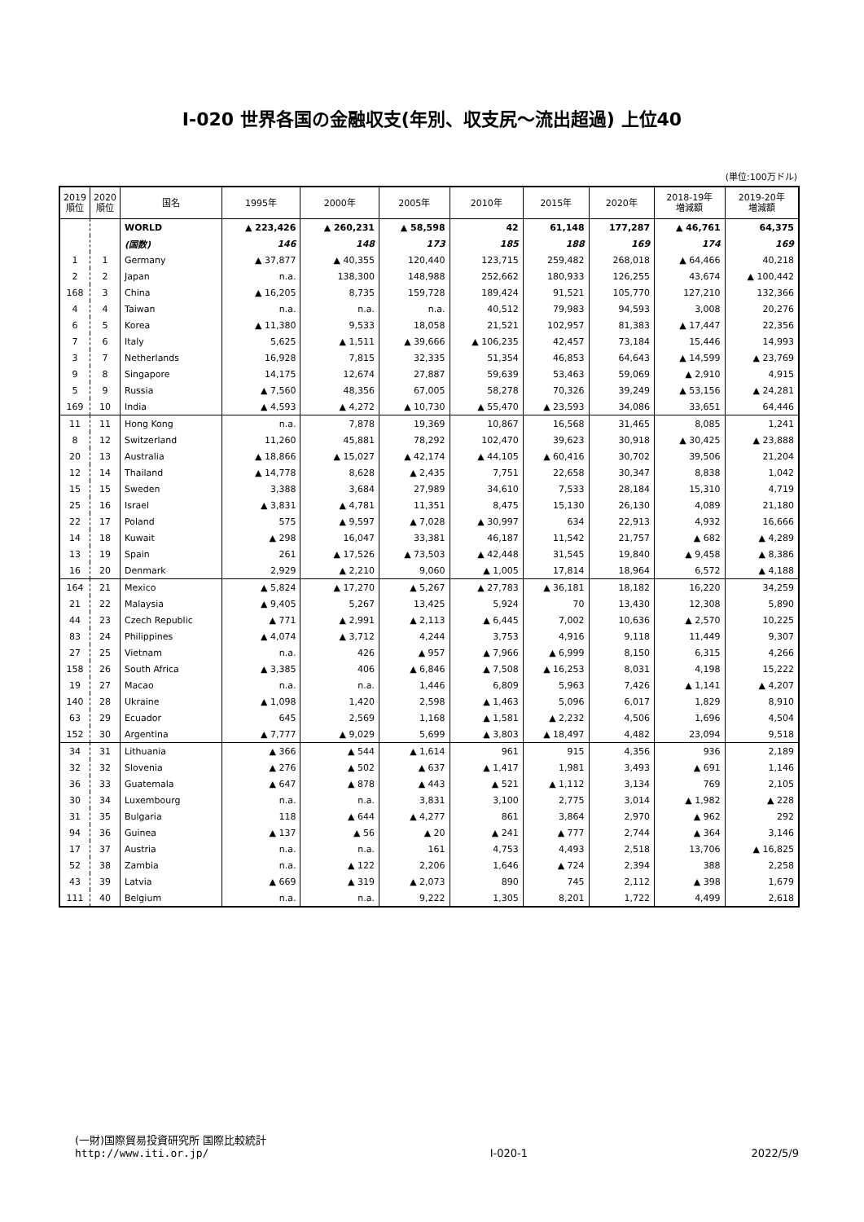Ⅰ-020 世界各国の金融収支(年別、収支尻～流出超過) 上位40
(単位:100万ドル)
| 2019 順位 | 2020 順位 | 国名 | 1995年 | 2000年 | 2005年 | 2010年 | 2015年 | 2020年 | 2018-19年 増減額 | 2019-20年 増減額 |
| --- | --- | --- | --- | --- | --- | --- | --- | --- | --- | --- |
| | | WORLD | ▲ 223,426 | ▲ 260,231 | ▲ 58,598 | 42 | 61,148 | 177,287 | ▲ 46,761 | 64,375 |
| | | (国数) | 146 | 148 | 173 | 185 | 188 | 169 | 174 | 169 |
| 1 | 1 | Germany | ▲ 37,877 | ▲ 40,355 | 120,440 | 123,715 | 259,482 | 268,018 | ▲ 64,466 | 40,218 |
| 2 | 2 | Japan | n.a. | 138,300 | 148,988 | 252,662 | 180,933 | 126,255 | 43,674 | ▲ 100,442 |
| 168 | 3 | China | ▲ 16,205 | 8,735 | 159,728 | 189,424 | 91,521 | 105,770 | 127,210 | 132,366 |
| 4 | 4 | Taiwan | n.a. | n.a. | n.a. | 40,512 | 79,983 | 94,593 | 3,008 | 20,276 |
| 6 | 5 | Korea | ▲ 11,380 | 9,533 | 18,058 | 21,521 | 102,957 | 81,383 | ▲ 17,447 | 22,356 |
| 7 | 6 | Italy | 5,625 | ▲ 1,511 | ▲ 39,666 | ▲ 106,235 | 42,457 | 73,184 | 15,446 | 14,993 |
| 3 | 7 | Netherlands | 16,928 | 7,815 | 32,335 | 51,354 | 46,853 | 64,643 | ▲ 14,599 | ▲ 23,769 |
| 9 | 8 | Singapore | 14,175 | 12,674 | 27,887 | 59,639 | 53,463 | 59,069 | ▲ 2,910 | 4,915 |
| 5 | 9 | Russia | ▲ 7,560 | 48,356 | 67,005 | 58,278 | 70,326 | 39,249 | ▲ 53,156 | ▲ 24,281 |
| 169 | 10 | India | ▲ 4,593 | ▲ 4,272 | ▲ 10,730 | ▲ 55,470 | ▲ 23,593 | 34,086 | 33,651 | 64,446 |
| 11 | 11 | Hong Kong | n.a. | 7,878 | 19,369 | 10,867 | 16,568 | 31,465 | 8,085 | 1,241 |
| 8 | 12 | Switzerland | 11,260 | 45,881 | 78,292 | 102,470 | 39,623 | 30,918 | ▲ 30,425 | ▲ 23,888 |
| 20 | 13 | Australia | ▲ 18,866 | ▲ 15,027 | ▲ 42,174 | ▲ 44,105 | ▲ 60,416 | 30,702 | 39,506 | 21,204 |
| 12 | 14 | Thailand | ▲ 14,778 | 8,628 | ▲ 2,435 | 7,751 | 22,658 | 30,347 | 8,838 | 1,042 |
| 15 | 15 | Sweden | 3,388 | 3,684 | 27,989 | 34,610 | 7,533 | 28,184 | 15,310 | 4,719 |
| 25 | 16 | Israel | ▲ 3,831 | ▲ 4,781 | 11,351 | 8,475 | 15,130 | 26,130 | 4,089 | 21,180 |
| 22 | 17 | Poland | 575 | ▲ 9,597 | ▲ 7,028 | ▲ 30,997 | 634 | 22,913 | 4,932 | 16,666 |
| 14 | 18 | Kuwait | ▲ 298 | 16,047 | 33,381 | 46,187 | 11,542 | 21,757 | ▲ 682 | ▲ 4,289 |
| 13 | 19 | Spain | 261 | ▲ 17,526 | ▲ 73,503 | ▲ 42,448 | 31,545 | 19,840 | ▲ 9,458 | ▲ 8,386 |
| 16 | 20 | Denmark | 2,929 | ▲ 2,210 | 9,060 | ▲ 1,005 | 17,814 | 18,964 | 6,572 | ▲ 4,188 |
| 164 | 21 | Mexico | ▲ 5,824 | ▲ 17,270 | ▲ 5,267 | ▲ 27,783 | ▲ 36,181 | 18,182 | 16,220 | 34,259 |
| 21 | 22 | Malaysia | ▲ 9,405 | 5,267 | 13,425 | 5,924 | 70 | 13,430 | 12,308 | 5,890 |
| 44 | 23 | Czech Republic | ▲ 771 | ▲ 2,991 | ▲ 2,113 | ▲ 6,445 | 7,002 | 10,636 | ▲ 2,570 | 10,225 |
| 83 | 24 | Philippines | ▲ 4,074 | ▲ 3,712 | 4,244 | 3,753 | 4,916 | 9,118 | 11,449 | 9,307 |
| 27 | 25 | Vietnam | n.a. | 426 | ▲ 957 | ▲ 7,966 | ▲ 6,999 | 8,150 | 6,315 | 4,266 |
| 158 | 26 | South Africa | ▲ 3,385 | 406 | ▲ 6,846 | ▲ 7,508 | ▲ 16,253 | 8,031 | 4,198 | 15,222 |
| 19 | 27 | Macao | n.a. | n.a. | 1,446 | 6,809 | 5,963 | 7,426 | ▲ 1,141 | ▲ 4,207 |
| 140 | 28 | Ukraine | ▲ 1,098 | 1,420 | 2,598 | ▲ 1,463 | 5,096 | 6,017 | 1,829 | 8,910 |
| 63 | 29 | Ecuador | 645 | 2,569 | 1,168 | ▲ 1,581 | ▲ 2,232 | 4,506 | 1,696 | 4,504 |
| 152 | 30 | Argentina | ▲ 7,777 | ▲ 9,029 | 5,699 | ▲ 3,803 | ▲ 18,497 | 4,482 | 23,094 | 9,518 |
| 34 | 31 | Lithuania | ▲ 366 | ▲ 544 | ▲ 1,614 | 961 | 915 | 4,356 | 936 | 2,189 |
| 32 | 32 | Slovenia | ▲ 276 | ▲ 502 | ▲ 637 | ▲ 1,417 | 1,981 | 3,493 | ▲ 691 | 1,146 |
| 36 | 33 | Guatemala | ▲ 647 | ▲ 878 | ▲ 443 | ▲ 521 | ▲ 1,112 | 3,134 | 769 | 2,105 |
| 30 | 34 | Luxembourg | n.a. | n.a. | 3,831 | 3,100 | 2,775 | 3,014 | ▲ 1,982 | ▲ 228 |
| 31 | 35 | Bulgaria | 118 | ▲ 644 | ▲ 4,277 | 861 | 3,864 | 2,970 | ▲ 962 | 292 |
| 94 | 36 | Guinea | ▲ 137 | ▲ 56 | ▲ 20 | ▲ 241 | ▲ 777 | 2,744 | ▲ 364 | 3,146 |
| 17 | 37 | Austria | n.a. | n.a. | 161 | 4,753 | 4,493 | 2,518 | 13,706 | ▲ 16,825 |
| 52 | 38 | Zambia | n.a. | ▲ 122 | 2,206 | 1,646 | ▲ 724 | 2,394 | 388 | 2,258 |
| 43 | 39 | Latvia | ▲ 669 | ▲ 319 | ▲ 2,073 | 890 | 745 | 2,112 | ▲ 398 | 1,679 |
| 111 | 40 | Belgium | n.a. | n.a. | 9,222 | 1,305 | 8,201 | 1,722 | 4,499 | 2,618 |
(一財)国際貿易投資研究所 国際比較統計
http://www.iti.or.jp/
Ⅰ-020-1
2022/5/9